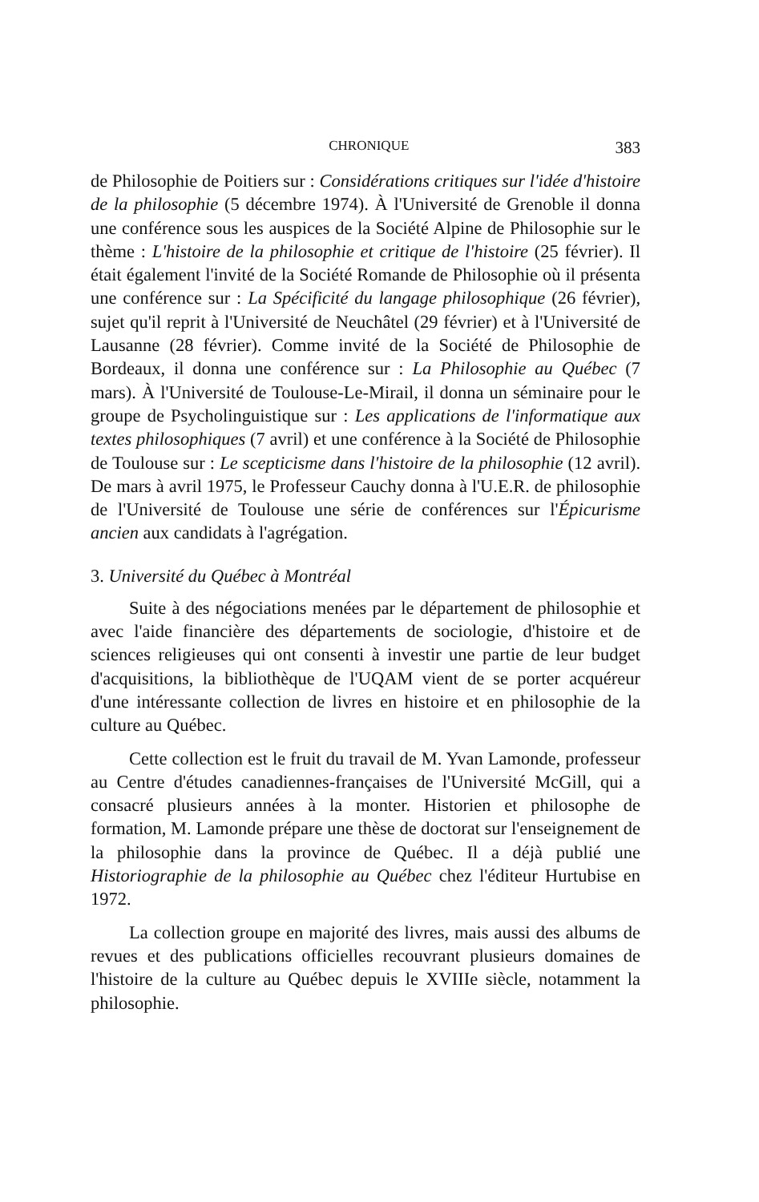CHRONIQUE 383
de Philosophie de Poitiers sur : Considérations critiques sur l'idée d'histoire de la philosophie (5 décembre 1974). À l'Université de Grenoble il donna une conférence sous les auspices de la Société Alpine de Philosophie sur le thème : L'histoire de la philosophie et critique de l'histoire (25 février). Il était également l'invité de la Société Romande de Philosophie où il présenta une conférence sur : La Spécificité du langage philosophique (26 février), sujet qu'il reprit à l'Université de Neuchâtel (29 février) et à l'Université de Lausanne (28 février). Comme invité de la Société de Philosophie de Bordeaux, il donna une conférence sur : La Philosophie au Québec (7 mars). À l'Université de Toulouse-Le-Mirail, il donna un séminaire pour le groupe de Psycholinguistique sur : Les applications de l'informatique aux textes philosophiques (7 avril) et une conférence à la Société de Philosophie de Toulouse sur : Le scepticisme dans l'histoire de la philosophie (12 avril). De mars à avril 1975, le Professeur Cauchy donna à l'U.E.R. de philosophie de l'Université de Toulouse une série de conférences sur l'Épicurisme ancien aux candidats à l'agrégation.
3. Université du Québec à Montréal
Suite à des négociations menées par le département de philosophie et avec l'aide financière des départements de sociologie, d'histoire et de sciences religieuses qui ont consenti à investir une partie de leur budget d'acquisitions, la bibliothèque de l'UQAM vient de se porter acquéreur d'une intéressante collection de livres en histoire et en philosophie de la culture au Québec.
Cette collection est le fruit du travail de M. Yvan Lamonde, professeur au Centre d'études canadiennes-françaises de l'Université McGill, qui a consacré plusieurs années à la monter. Historien et philosophe de formation, M. Lamonde prépare une thèse de doctorat sur l'enseignement de la philosophie dans la province de Québec. Il a déjà publié une Historiographie de la philosophie au Québec chez l'éditeur Hurtubise en 1972.
La collection groupe en majorité des livres, mais aussi des albums de revues et des publications officielles recouvrant plusieurs domaines de l'histoire de la culture au Québec depuis le XVIIIe siècle, notamment la philosophie.